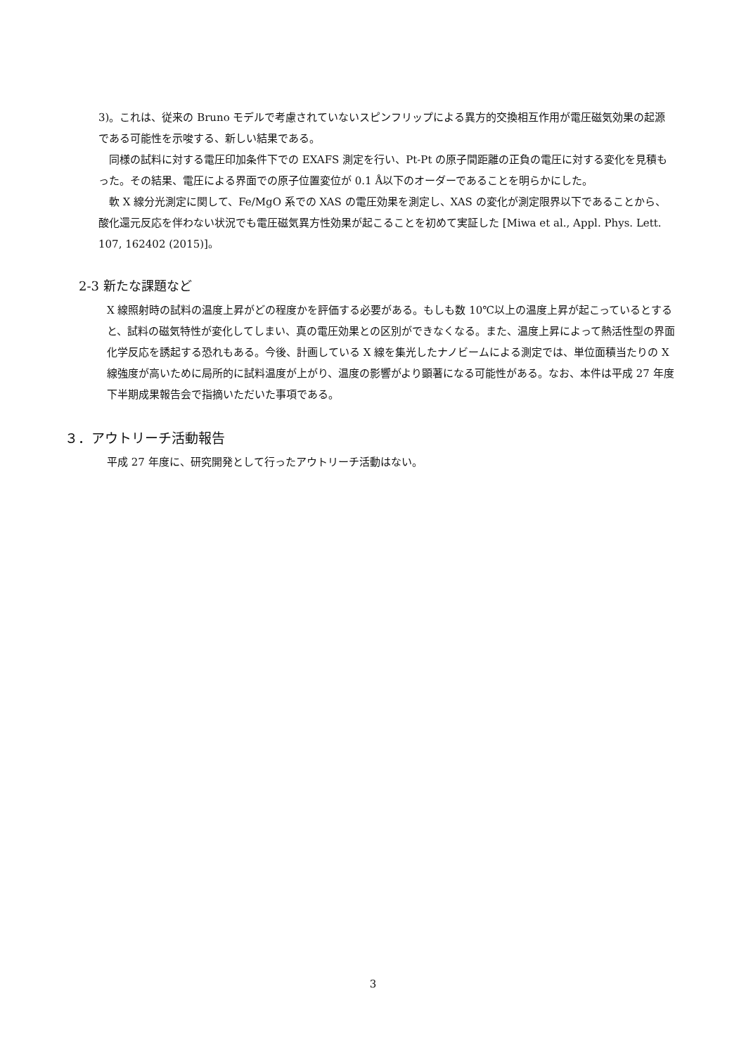3)。これは、従来の Bruno モデルで考慮されていないスピンフリップによる異方的交換相互作用が電圧磁気効果の起源である可能性を示唆する、新しい結果である。
　同様の試料に対する電圧印加条件下での EXAFS 測定を行い、Pt-Pt の原子間距離の正負の電圧に対する変化を見積もった。その結果、電圧による界面での原子位置変位が 0.1 Å以下のオーダーであることを明らかにした。
　軟 X 線分光測定に関して、Fe/MgO 系での XAS の電圧効果を測定し、XAS の変化が測定限界以下であることから、酸化還元反応を伴わない状況でも電圧磁気異方性効果が起こることを初めて実証した [Miwa et al., Appl. Phys. Lett. 107, 162402 (2015)]。
2-3 新たな課題など
X 線照射時の試料の温度上昇がどの程度かを評価する必要がある。もしも数 10℃以上の温度上昇が起こっているとすると、試料の磁気特性が変化してしまい、真の電圧効果との区別ができなくなる。また、温度上昇によって熱活性型の界面化学反応を誘起する恐れもある。今後、計画している X 線を集光したナノビームによる測定では、単位面積当たりの X 線強度が高いために局所的に試料温度が上がり、温度の影響がより顕著になる可能性がある。なお、本件は平成 27 年度下半期成果報告会で指摘いただいた事項である。
３．アウトリーチ活動報告
平成 27 年度に、研究開発として行ったアウトリーチ活動はない。
3